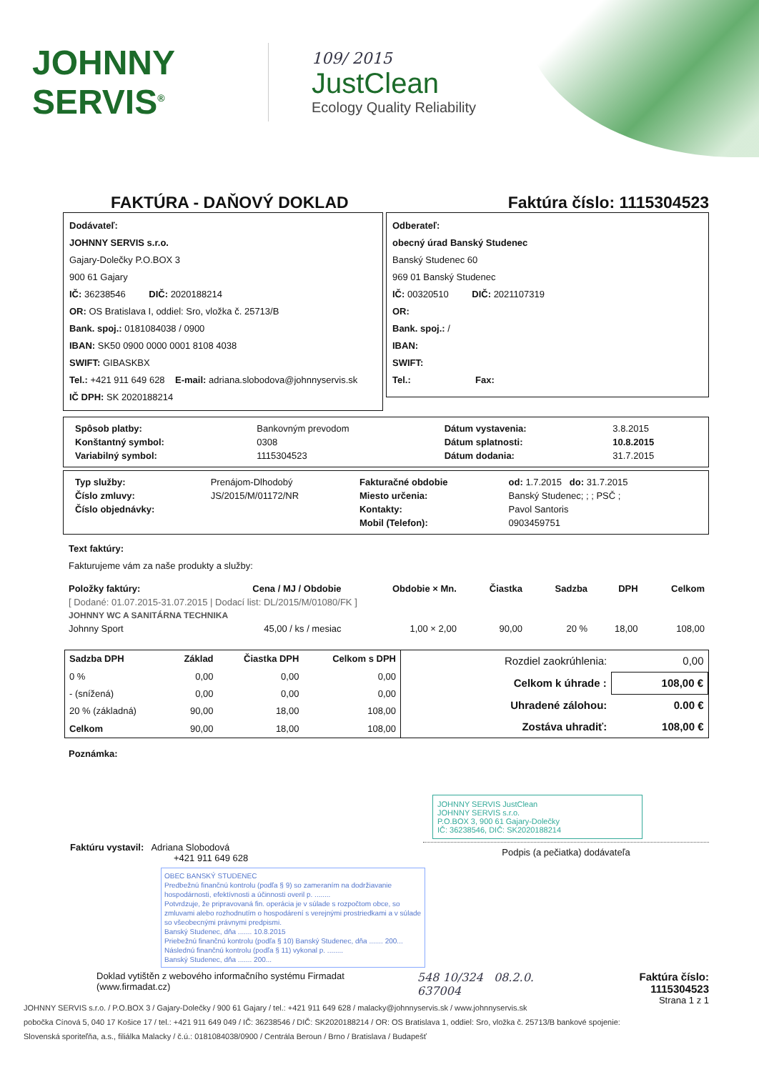JOHNNY SERVIS<sup>®</sup>
109/ 2015
JustClean
Ecology Quality Reliability
FAKTÚRA - DAŇOVÝ DOKLAD Faktúra číslo: 1115304523
Dodávateľ:
JOHNNY SERVIS s.r.o.
Gajary-Dolečky P.O.BOX 3
900 61 Gajary
IČ: 36238546 DIČ: 2020188214
OR: OS Bratislava I, oddiel: Sro, vložka č. 25713/B
Bank. spoj.: 0181084038 / 0900
IBAN: SK50 0900 0000 0001 8108 4038
SWIFT: GIBASKBX
Tel.: +421 911 649 628 E-mail: adriana.slobodova@johnnyservis.sk
IČ DPH: SK 2020188214
Odberateľ:
obecný úrad Banský Studenec
Banský Studenec 60
969 01 Banský Studenec
IČ: 00320510 DIČ: 2021107319
OR:
Bank. spoj.: /
IBAN:
SWIFT:
Tel.: Fax:
| Spôsob platby: | Bankovným prevodom | Dátum vystavenia: | 3.8.2015 |
| Konštantný symbol: | 0308 | Dátum splatnosti: | 10.8.2015 |
| Variabilný symbol: | 1115304523 | Dátum dodania: | 31.7.2015 |
| Typ služby: | Prenájom-Dlhodobý | Fakturačné obdobie | od: 1.7.2015 do: 31.7.2015 |
| Číslo zmluvy: | JS/2015/M/01172/NR | Miesto určenia: | Banský Studenec; ; ; PSČ ; |
| Číslo objednávky: | | Kontakty: | Pavol Santoris |
| | | Mobil (Telefon): | 0903459751 |
Text faktúry:
Fakturujeme vám za naše produkty a služby:
| Položky faktúry: | Cena / MJ / Obdobie | Obdobie × Mn. | Čiastka | Sadzba | DPH | Celkom |
| --- | --- | --- | --- | --- | --- | --- |
| [ Dodané: 01.07.2015-31.07.2015 / Dodací list: DL/2015/M/01080/FK ] | | | | | | |
| JOHNNY WC A SANITÁRNA TECHNIKA | | | | | | |
| Johnny Sport | 45,00 / ks / mesiac | 1,00 × 2,00 | 90,00 | 20 % | 18,00 | 108,00 |
| Sadzba DPH | Základ | Čiastka DPH | Celkom s DPH |
| --- | --- | --- | --- |
| 0 % | 0,00 | 0,00 | 0,00 |
| - (snížená) | 0,00 | 0,00 | 0,00 |
| 20 % (základná) | 90,00 | 18,00 | 108,00 |
| Celkom | 90,00 | 18,00 | 108,00 |
| Rozdiel zaokrúhlenia: | 0,00 |
| Celkom k úhrade : | 108,00 € |
| Uhradené zálohou: | 0.00 € |
| Zostáva uhradiť: | 108,00 € |
Poznámka:
JOHNNY SERVIS JustClean
JOHNNY SERVIS s.r.o.
P.O.BOX 3, 900 61 Gajary-Dolečky
IČ: 36238546, DIČ: SK2020188214
Faktúru vystavil: Adriana Slobodová
+421 911 649 628
Podpis (a pečiatka) dodávateľa
OBEC BANSKÝ STUDENEC
Predbežnú finančnú kontrolu (podľa § 9) so zameraním na dodržiavanie hospodárnosti, efektívnosti a účinnosti overil p. ........
Potvrdzuje, že pripravovaná fin. operácia je v súlade s rozpočtom obce, so zmluvami alebo rozhodnutím o hospodárení s verejnými prostriedkami a v súlade so všeobecnými právnymi predpismi.
Banský Studenec, dňa ....... 10.8.2015
Priebežnú finančnú kontrolu (podľa § 10) Banský Studenec, dňa ....... 200...
Následnú finančnú kontrolu (podľa § 11) vykonal p. ........
Banský Studenec, dňa ....... 200...
Doklad vytištěn z webového informačního systému Firmadat (www.firmadat.cz) 548 10/324 08.2.0. 637004 Faktúra číslo: 1115304523
Strana 1 z 1
JOHNNY SERVIS s.r.o. / P.O.BOX 3 / Gajary-Dolečky / 900 61 Gajary / tel.: +421 911 649 628 / malacky@johnnyservis.sk / www.johnnyservis.sk
pobočka Cínová 5, 040 17 Košice 17 / tel.: +421 911 649 049 / IČ: 36238546 / DIČ: SK2020188214 / OR: OS Bratislava 1, oddiel: Sro, vložka č. 25713/B bankové spojenie:
Slovenská sporiteľňa, a.s., filiálka Malacky / č.ú.: 0181084038/0900 / Centrála Beroun / Brno / Bratislava / Budapešť